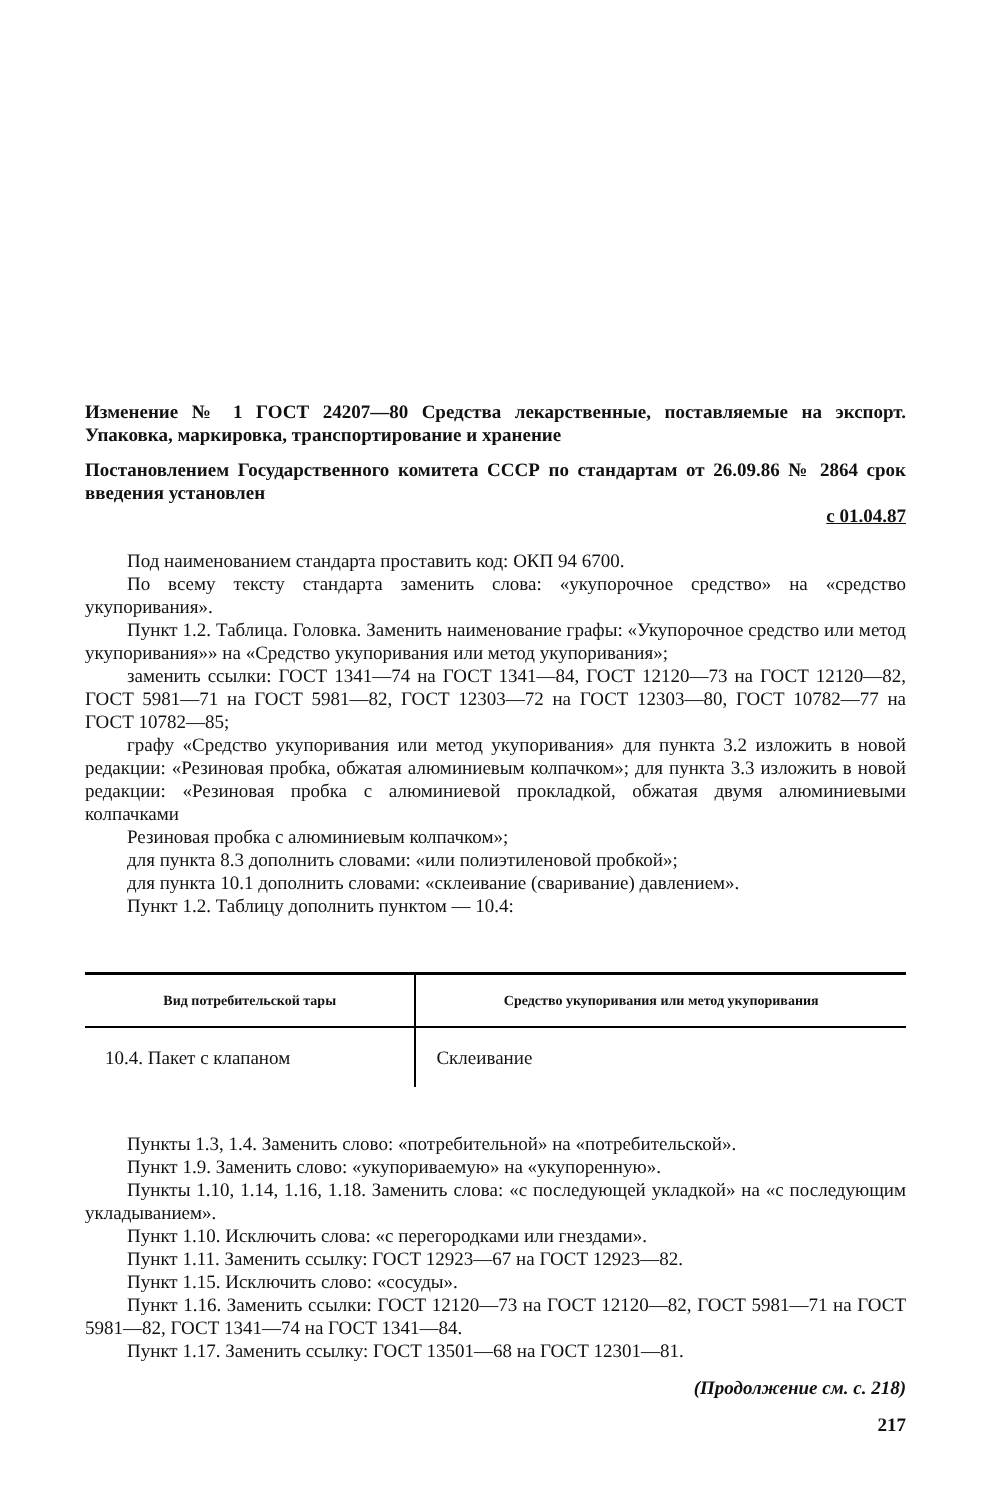Изменение № 1 ГОСТ 24207—80 Средства лекарственные, поставляемые на экспорт. Упаковка, маркировка, транспортирование и хранение
Постановлением Государственного комитета СССР по стандартам от 26.09.86 № 2864 срок введения установлен
с 01.04.87
Под наименованием стандарта проставить код: ОКП 94 6700.
По всему тексту стандарта заменить слова: «укупорочное средство» на «средство укупоривания».
Пункт 1.2. Таблица. Головка. Заменить наименование графы: «Укупорочное средство или метод укупоривания»» на «Средство укупоривания или метод укупоривания»;
заменить ссылки: ГОСТ 1341—74 на ГОСТ 1341—84, ГОСТ 12120—73 на ГОСТ 12120—82, ГОСТ 5981—71 на ГОСТ 5981—82, ГОСТ 12303—72 на ГОСТ 12303—80, ГОСТ 10782—77 на ГОСТ 10782—85;
графу «Средство укупоривания или метод укупоривания» для пункта 3.2 изложить в новой редакции: «Резиновая пробка, обжатая алюминиевым колпачком»; для пункта 3.3 изложить в новой редакции: «Резиновая пробка с алюминиевой прокладкой, обжатая двумя алюминиевыми колпачками
Резиновая пробка с алюминиевым колпачком»;
для пункта 8.3 дополнить словами: «или полиэтиленовой пробкой»;
для пункта 10.1 дополнить словами: «склеивание (сваривание) давлением».
Пункт 1.2. Таблицу дополнить пунктом — 10.4:
| Вид потребительской тары | Средство укупоривания или метод укупоривания |
| --- | --- |
| 10.4. Пакет с клапаном | Склеивание |
Пункты 1.3, 1.4. Заменить слово: «потребительной» на «потребительской».
Пункт 1.9. Заменить слово: «укупориваемую» на «укупоренную».
Пункты 1.10, 1.14, 1.16, 1.18. Заменить слова: «с последующей укладкой» на «с последующим укладыванием».
Пункт 1.10. Исключить слова: «с перегородками или гнездами».
Пункт 1.11. Заменить ссылку: ГОСТ 12923—67 на ГОСТ 12923—82.
Пункт 1.15. Исключить слово: «сосуды».
Пункт 1.16. Заменить ссылки: ГОСТ 12120—73 на ГОСТ 12120—82, ГОСТ 5981—71 на ГОСТ 5981—82, ГОСТ 1341—74 на ГОСТ 1341—84.
Пункт 1.17. Заменить ссылку: ГОСТ 13501—68 на ГОСТ 12301—81.
(Продолжение см. с. 218)
217